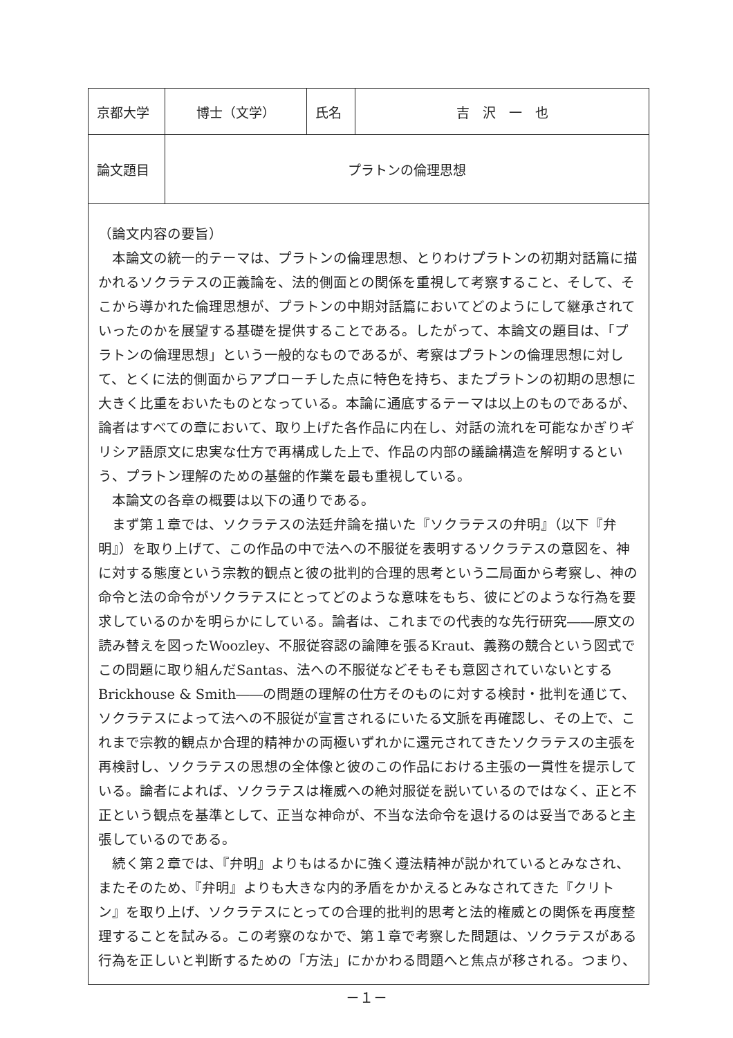| 京都大学 | 博士（文学） | 氏名 | 吉 沢 一 也 |
| 論文題目 | プラトンの倫理思想 | | |
| （論文内容の要旨） 本論文の統一的テーマは、プラトンの倫理思想、とりわけプラトンの初期対話篇に描かれるソクラテスの正義論を、法的側面との関係を重視して考察すること、そして、そこから導かれた倫理思想が、プラトンの中期対話篇においてどのようにして継承されていったのかを展望する基礎を提供することである。したがって、本論文の題目は、「プラトンの倫理思想」という一般的なものであるが、考察はプラトンの倫理思想に対して、とくに法的側面からアプローチした点に特色を持ち、またプラトンの初期の思想に大きく比重をおいたものとなっている。本論に通底するテーマは以上のものであるが、論者はすべての章において、取り上げた各作品に内在し、対話の流れを可能なかぎりギリシア語原文に忠実な仕方で再構成した上で、作品の内部の議論構造を解明するという、プラトン理解のための基盤的作業を最も重視している。 本論文の各章の概要は以下の通りである。 まず第１章では、ソクラテスの法廷弁論を描いた『ソクラテスの弁明』（以下『弁明』）を取り上げて、この作品の中で法への不服従を表明するソクラテスの意図を、神に対する態度という宗教的観点と彼の批判的合理的思考という二局面から考察し、神の命令と法の命令がソクラテスにとってどのような意味をもち、彼にどのような行為を要求しているのかを明らかにしている。論者は、これまでの代表的な先行研究――原文の読み替えを図ったWoozley、不服従容認の論陣を張るKraut、義務の競合という図式でこの問題に取り組んだSantas、法への不服従などそもそも意図されていないとするBrickhouse & Smith――の問題の理解の仕方そのものに対する検討・批判を通じて、ソクラテスによって法への不服従が宣言されるにいたる文脈を再確認し、その上で、これまで宗教的観点か合理的精神かの両極いずれかに還元されてきたソクラテスの主張を再検討し、ソクラテスの思想の全体像と彼のこの作品における主張の一貫性を提示している。論者によれば、ソクラテスは権威への絶対服従を説いているのではなく、正と不正という観点を基準として、正当な神命が、不当な法命令を退けるのは妥当であると主張しているのである。 続く第２章では、『弁明』よりもはるかに強く遵法精神が説かれているとみなされ、またそのため、『弁明』よりも大きな内的矛盾をかかえるとみなされてきた『クリトン』を取り上げ、ソクラテスにとっての合理的批判的思考と法的権威との関係を再度整理することを試みる。この考察のなかで、第１章で考察した問題は、ソクラテスがある行為を正しいと判断するための「方法」にかかわる問題へと焦点が移される。つまり、 | | | |
－１－